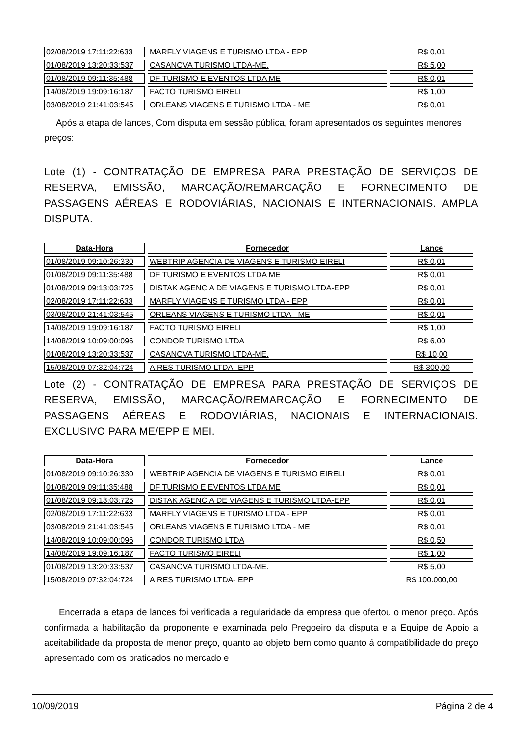| 02/08/2019 17:11:22:633 | MARFLY VIAGENS E TURISMO LTDA - EPP | R$ 0,01 |
| 01/08/2019 13:20:33:537 | CASANOVA TURISMO LTDA-ME. | R$ 5,00 |
| 01/08/2019 09:11:35:488 | DF TURISMO E EVENTOS LTDA ME | R$ 0,01 |
| 14/08/2019 19:09:16:187 | FACTO TURISMO EIRELI | R$ 1,00 |
| 03/08/2019 21:41:03:545 | ORLEANS VIAGENS E TURISMO LTDA - ME | R$ 0,01 |
Após a etapa de lances, Com disputa em sessão pública, foram apresentados os seguintes menores preços:
Lote (1) - CONTRATAÇÃO DE EMPRESA PARA PRESTAÇÃO DE SERVIÇOS DE RESERVA, EMISSÃO, MARCAÇÃO/REMARCAÇÃO E FORNECIMENTO DE PASSAGENS AÉREAS E RODOVIÁRIAS, NACIONAIS E INTERNACIONAIS. AMPLA DISPUTA.
| Data-Hora | Fornecedor | Lance |
| --- | --- | --- |
| 01/08/2019 09:10:26:330 | WEBTRIP AGENCIA DE VIAGENS E TURISMO EIRELI | R$ 0,01 |
| 01/08/2019 09:11:35:488 | DF TURISMO E EVENTOS LTDA ME | R$ 0,01 |
| 01/08/2019 09:13:03:725 | DISTAK AGENCIA DE VIAGENS E TURISMO LTDA-EPP | R$ 0,01 |
| 02/08/2019 17:11:22:633 | MARFLY VIAGENS E TURISMO LTDA - EPP | R$ 0,01 |
| 03/08/2019 21:41:03:545 | ORLEANS VIAGENS E TURISMO LTDA - ME | R$ 0,01 |
| 14/08/2019 19:09:16:187 | FACTO TURISMO EIRELI | R$ 1,00 |
| 14/08/2019 10:09:00:096 | CONDOR TURISMO LTDA | R$ 6,00 |
| 01/08/2019 13:20:33:537 | CASANOVA TURISMO LTDA-ME. | R$ 10,00 |
| 15/08/2019 07:32:04:724 | AIRES TURISMO LTDA- EPP | R$ 300,00 |
Lote (2) - CONTRATAÇÃO DE EMPRESA PARA PRESTAÇÃO DE SERVIÇOS DE RESERVA, EMISSÃO, MARCAÇÃO/REMARCAÇÃO E FORNECIMENTO DE PASSAGENS AÉREAS E RODOVIÁRIAS, NACIONAIS E INTERNACIONAIS. EXCLUSIVO PARA ME/EPP E MEI.
| Data-Hora | Fornecedor | Lance |
| --- | --- | --- |
| 01/08/2019 09:10:26:330 | WEBTRIP AGENCIA DE VIAGENS E TURISMO EIRELI | R$ 0,01 |
| 01/08/2019 09:11:35:488 | DF TURISMO E EVENTOS LTDA ME | R$ 0,01 |
| 01/08/2019 09:13:03:725 | DISTAK AGENCIA DE VIAGENS E TURISMO LTDA-EPP | R$ 0,01 |
| 02/08/2019 17:11:22:633 | MARFLY VIAGENS E TURISMO LTDA - EPP | R$ 0,01 |
| 03/08/2019 21:41:03:545 | ORLEANS VIAGENS E TURISMO LTDA - ME | R$ 0,01 |
| 14/08/2019 10:09:00:096 | CONDOR TURISMO LTDA | R$ 0,50 |
| 14/08/2019 19:09:16:187 | FACTO TURISMO EIRELI | R$ 1,00 |
| 01/08/2019 13:20:33:537 | CASANOVA TURISMO LTDA-ME. | R$ 5,00 |
| 15/08/2019 07:32:04:724 | AIRES TURISMO LTDA- EPP | R$ 100.000,00 |
Encerrada a etapa de lances foi verificada a regularidade da empresa que ofertou o menor preço. Após confirmada a habilitação da proponente e examinada pelo Pregoeiro da disputa e a Equipe de Apoio a aceitabilidade da proposta de menor preço, quanto ao objeto bem como quanto á compatibilidade do preço apresentado com os praticados no mercado e
10/09/2019 Página 2 de 4